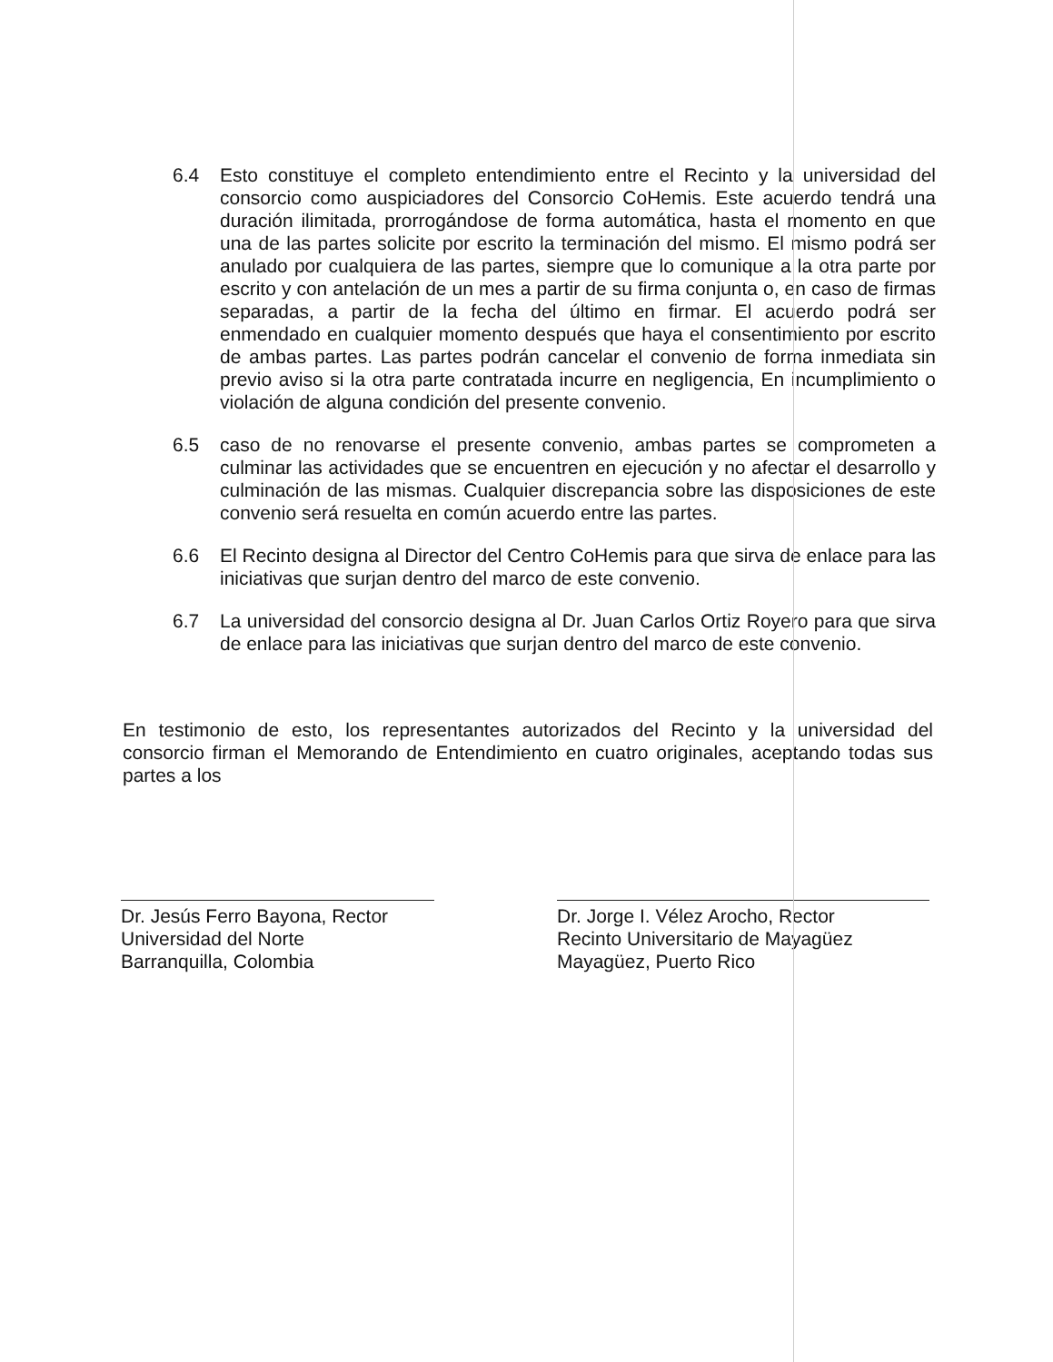6.4 Esto constituye el completo entendimiento entre el Recinto y la universidad del consorcio como auspiciadores del Consorcio CoHemis. Este acuerdo tendrá una duración ilimitada, prorrogándose de forma automática, hasta el momento en que una de las partes solicite por escrito la terminación del mismo. El mismo podrá ser anulado por cualquiera de las partes, siempre que lo comunique a la otra parte por escrito y con antelación de un mes a partir de su firma conjunta o, en caso de firmas separadas, a partir de la fecha del último en firmar. El acuerdo podrá ser enmendado en cualquier momento después que haya el consentimiento por escrito de ambas partes. Las partes podrán cancelar el convenio de forma inmediata sin previo aviso si la otra parte contratada incurre en negligencia, En incumplimiento o violación de alguna condición del presente convenio.
6.5 caso de no renovarse el presente convenio, ambas partes se comprometen a culminar las actividades que se encuentren en ejecución y no afectar el desarrollo y culminación de las mismas. Cualquier discrepancia sobre las disposiciones de este convenio será resuelta en común acuerdo entre las partes.
6.6 El Recinto designa al Director del Centro CoHemis para que sirva de enlace para las iniciativas que surjan dentro del marco de este convenio.
6.7 La universidad del consorcio designa al Dr. Juan Carlos Ortiz Royero para que sirva de enlace para las iniciativas que surjan dentro del marco de este convenio.
En testimonio de esto, los representantes autorizados del Recinto y la universidad del consorcio firman el Memorando de Entendimiento en cuatro originales, aceptando todas sus partes a los
Dr. Jesús Ferro Bayona, Rector
Universidad del Norte
Barranquilla, Colombia
Dr. Jorge I. Vélez Arocho, Rector
Recinto Universitario de Mayagüez
Mayagüez, Puerto Rico